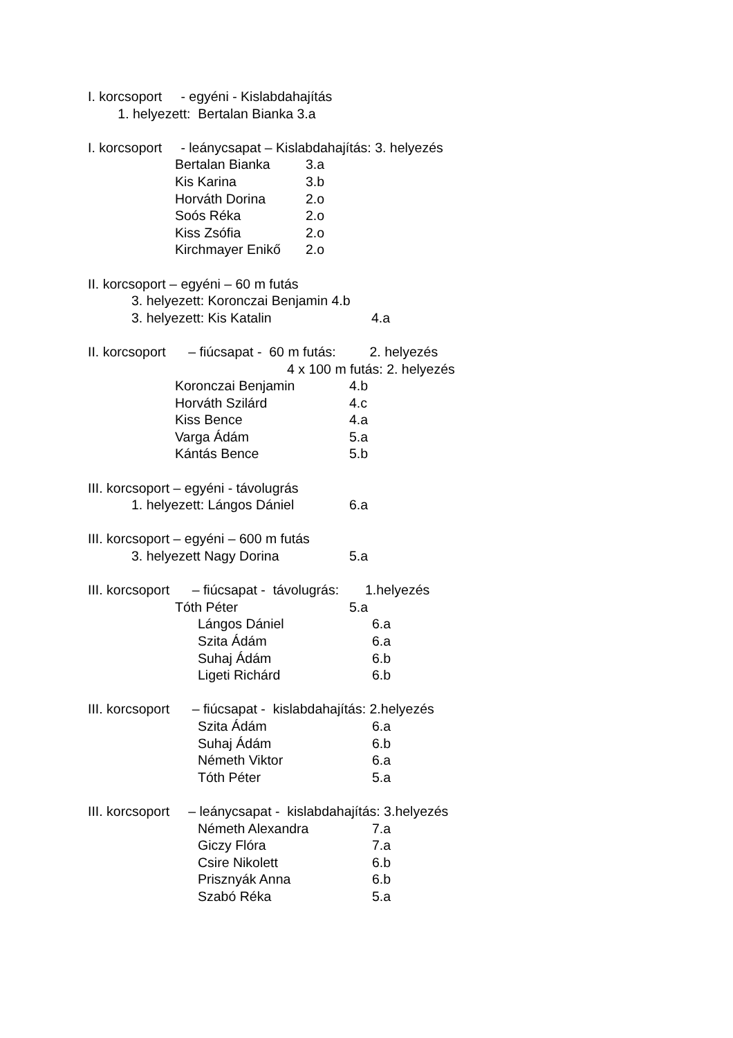I. korcsoport - egyéni - Kislabdahajítás
1. helyezett: Bertalan Bianka 3.a
I. korcsoport - leánycsapat – Kislabdahajítás: 3. helyezés
Bertalan Bianka 3.a
Kis Karina 3.b
Horváth Dorina 2.o
Soós Réka 2.o
Kiss Zsófia 2.o
Kirchmayer Enikő 2.o
II. korcsoport – egyéni – 60 m futás
3. helyezett: Koronczai Benjamin 4.b
3. helyezett: Kis Katalin 4.a
II. korcsoport – fiúcsapat - 60 m futás: 2. helyezés
4 x 100 m futás: 2. helyezés
Koronczai Benjamin 4.b
Horváth Szilárd 4.c
Kiss Bence 4.a
Varga Ádám 5.a
Kántás Bence 5.b
III. korcsoport – egyéni - távolugrás
1. helyezett: Lángos Dániel 6.a
III. korcsoport – egyéni – 600 m futás
3. helyezett Nagy Dorina 5.a
III. korcsoport – fiúcsapat - távolugrás: 1.helyezés
Tóth Péter 5.a
Lángos Dániel 6.a
Szita Ádám 6.a
Suhaj Ádám 6.b
Ligeti Richárd 6.b
III. korcsoport – fiúcsapat - kislabdahajítás: 2.helyezés
Szita Ádám 6.a
Suhaj Ádám 6.b
Németh Viktor 6.a
Tóth Péter 5.a
III. korcsoport – leánycsapat - kislabdahajítás: 3.helyezés
Németh Alexandra 7.a
Giczy Flóra 7.a
Csire Nikolett 6.b
Prisznyák Anna 6.b
Szabó Réka 5.a